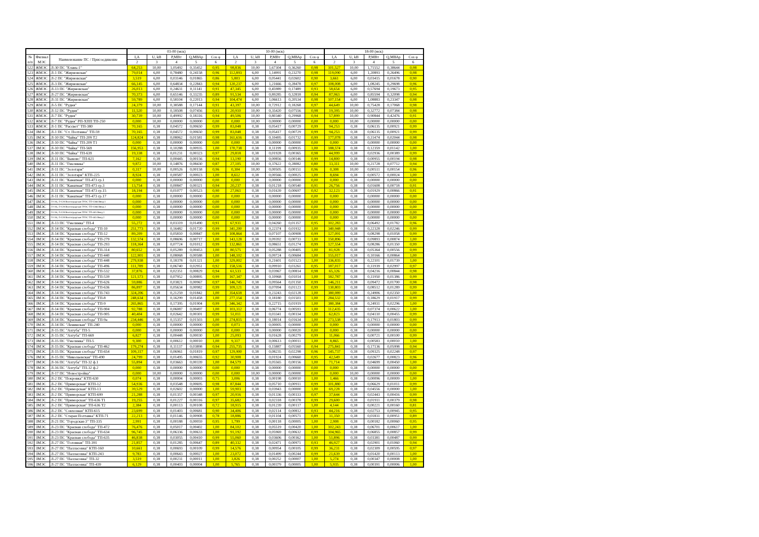| | | | 03-00 (мск) | | | | | 10-00 (мск) | | | | | 18-00 (мск) | | | | |
| --- | --- | --- | --- | --- | --- | --- | --- | --- | --- | --- | --- | --- | --- | --- | --- | --- | --- |
| № п/п | Филиал МЭС | Наименование ПС / Присоединение | I,A | U, kB | P,МВт | Q,МВАр | Cos φ | I,A | U, kB | P,МВт | Q,МВАр | Cos φ | I,A | U, kB | P,МВт | Q,МВАр | Cos φ |
| | | | 2 | 3 | 4 | 5 | 6 | 2 | 3 | 4 | 5 | 6 | 2 | 3 | 4 | 5 | 6 |
| 522 | ЖМЭС | Л-30 ПС "Елань-1" | 64,253 | 10,00 | 1,05492 | 0,35452 | 0,95 | 98,836 | 10,00 | 1,67304 | 0,36260 | 0,98 | 101,527 | 10,00 | 1,71552 | 0,38644 | 0,98 |
| 523 | ЖМЭС | Л-1 ПС "Жирновская" | 79,014 | 6,00 | 0,78480 | 0,24158 | 0,96 | 112,893 | 6,00 | 1,14991 | 0,23270 | 0,98 | 119,090 | 6,00 | 1,20893 | 0,26496 | 0,98 |
| 524 | ЖМЭС | Л-2 ПС "Жирновская" | 3,519 | 6,00 | 0,03146 | 0,01865 | 0,86 | 5,803 | 6,00 | 0,05441 | 0,02602 | 0,90 | 3,661 | 6,00 | 0,03415 | 0,01678 | 0,90 |
| 525 | ЖМЭС | Л-3 ПС "Жирновская" | 66,145 | 6,00 | 0,64834 | 0,22843 | 0,94 | 120,237 | 6,00 | 1,21666 | 0,28478 | 0,97 | 108,008 | 6,00 | 1,08245 | 0,29698 | 0,96 |
| 526 | ЖМЭС | Л-13 ПС "Жирновская" | 26,013 | 6,00 | 0,24631 | 0,11141 | 0,91 | 47,345 | 6,00 | 0,45989 | 0,17489 | 0,93 | 58,654 | 6,00 | 0,57694 | 0,19673 | 0,95 |
| 527 | ЖМЭС | Л-27 ПС "Жирновская" | 70,373 | 6,00 | 0,65146 | 0,33235 | 0,89 | 91,534 | 6,00 | 0,89285 | 0,32818 | 0,94 | 87,963 | 6,00 | 0,85594 | 0,32098 | 0,94 |
| 528 | ЖМЭС | Л-31 ПС "Жирновская" | 59,789 | 6,00 | 0,58104 | 0,22013 | 0,94 | 104,474 | 6,00 | 1,06613 | 0,20534 | 0,98 | 107,154 | 6,00 | 1,08883 | 0,23347 | 0,98 |
| 529 | ЖМЭС | Л-5 ПС "Рудня" | 24,379 | 10,00 | 0,38588 | 0,17144 | 0,91 | 43,397 | 10,00 | 0,72912 | 0,18268 | 0,97 | 44,649 | 10,00 | 0,75428 | 0,17068 | 0,98 |
| 530 | ЖМЭС | Л-12 ПС "Рудня" | 11,520 | 10,00 | 0,18508 | 0,07456 | 0,93 | 20,910 | 10,00 | 0,35420 | 0,07556 | 0,98 | 19,395 | 10,00 | 0,32772 | 0,07384 | 0,98 |
| 531 | ЖМЭС | Л-7 ПС "Рудня" | 30,739 | 10,00 | 0,49992 | 0,18316 | 0,94 | 49,506 | 10,00 | 0,80340 | 0,29968 | 0,94 | 57,899 | 10,00 | 0,90844 | 0,42476 | 0,91 |
| 532 | ЖМЭС | Л-7 ПС "Рудня" РП-ХПП ТП-250 | 0,000 | 10,00 | 0,00000 | 0,00000 | 0,00 | 0,000 | 10,00 | 0,00000 | 0,00000 | 0,00 | 0,000 | 10,00 | 0,00000 | 0,00000 | 0,00 |
| 533 | ЖМЭС | Л-1 ПС "Рассвет" ТП-380 | 70,165 | 0,38 | 0,04572 | 0,00650 | 0,99 | 83,048 | 0,38 | 0,05417 | 0,00729 | 0,99 | 94,253 | 0,38 | 0,06135 | 0,00921 | 0,99 |
| 534 | ЗМЭС | Л-1 ПС "Ст. Полтавка" ТП-59 | 70,165 | 0,38 | 0,04572 | 0,00650 | 0,99 | 83,048 | 0,38 | 0,05417 | 0,00729 | 0,99 | 94,253 | 0,38 | 0,06135 | 0,00921 | 0,99 |
| 535 | ЗМЭС | Л-10 ПС "Чайка" ТП-209 Т2 | 124,824 | 0,38 | 0,08062 | 0,01581 | 0,98 | 161,616 | 0,38 | 0,10495 | 0,01732 | 0,99 | 177,078 | 0,38 | 0,11474 | 0,02044 | 0,98 |
| 536 | ЗМЭС | Л-10 ПС "Чайка" ТП-209 Т1 | 0,000 | 0,38 | 0,00000 | 0,00000 | 0,00 | 0,000 | 0,38 | 0,00000 | 0,00000 | 0,00 | 0,000 | 0,38 | 0,00000 | 0,00000 | 0,00 |
| 537 | ЗМЭС | Л-10 ПС "Чайка" ТП-569 | 156,953 | 0,38 | 0,10288 | 0,00935 | 1,00 | 170,738 | 0,38 | 0,11199 | 0,00935 | 1,00 | 188,574 | 0,38 | 0,12359 | 0,01142 | 1,00 |
| 538 | ЗМЭС | Л-10 ПС "Чайка" ТП-639 | 19,338 | 0,38 | 0,01231 | 0,00323 | 0,97 | 29,818 | 0,38 | 0,01928 | 0,00365 | 0,98 | 44,999 | 0,38 | 0,02936 | 0,00389 | 0,99 |
| 539 | ЗМЭС | Л-11 ПС "Быково" ТП-621 | 7,162 | 0,38 | 0,00445 | 0,00156 | 0,94 | 13,190 | 0,38 | 0,00856 | 0,00146 | 0,99 | 14,800 | 0,38 | 0,00955 | 0,00194 | 0,98 |
| 540 | ЗМЭС | Л-11 ПС "Гмелинка" | 9,872 | 10,00 | 0,14876 | 0,08430 | 0,87 | 27,105 | 10,00 | 0,37622 | 0,28082 | 0,80 | 13,311 | 10,00 | 0,21728 | 0,07712 | 0,94 |
| 541 | ЗМЭС | Л-11 ПС "Золотари" | 0,317 | 10,00 | 0,00526 | 0,00158 | 0,96 | 0,304 | 10,00 | 0,00505 | 0,00151 | 0,96 | 0,308 | 10,00 | 0,00511 | 0,00154 | 0,96 |
| 542 | ЗМЭС | Л-11 ПС "Золотари" КТП-225 | 8,924 | 0,38 | 0,00587 | 0,00023 | 1,00 | 8,612 | 0,38 | 0,00566 | 0,00025 | 1,00 | 8,694 | 0,38 | 0,00572 | 0,00024 | 1,00 |
| 543 | ЗМЭС | Л-11 ПС "Канатная" ТП-473 гр.1 | 0,000 | 0,38 | 0,00000 | 0,00000 | 0,00 | 0,000 | 0,38 | 0,00000 | 0,00000 | 0,00 | 0,000 | 0,38 | 0,00000 | 0,00000 | 0,00 |
| 544 | ЗМЭС | Л-11 ПС "Канатная" ТП-473 гр.3 | 13,754 | 0,38 | 0,00847 | 0,00321 | 0,94 | 20,237 | 0,38 | 0,01218 | 0,00540 | 0,91 | 26,756 | 0,38 | 0,01608 | 0,00718 | 0,91 |
| 545 | ЗМЭС | Л-11 ПС "Канатная" ТП-473 гр.15 | 18,194 | 0,38 | 0,01077 | 0,00523 | 0,90 | 27,061 | 0,38 | 0,01639 | 0,00697 | 0,92 | 32,123 | 0,38 | 0,01929 | 0,00866 | 0,91 |
| 546 | ЗМЭС | Л-11 ПС "Канатная" ТП-473 гр.17 | 0,000 | 0,38 | 0,00000 | 0,00000 | 0,00 | 0,000 | 0,38 | 0,00000 | 0,00000 | 0,00 | 0,000 | 0,38 | 0,00000 | 0,00000 | 0,00 |
| 547 | ЗМЭС | Л-116, Л-128 Волгоградская ГРЭС ТП-1366 Ввод 1 | 0,000 | 0,38 | 0,00000 | 0,00000 | 0,00 | 0,000 | 0,38 | 0,00000 | 0,00000 | 0,00 | 0,000 | 0,38 | 0,00000 | 0,00000 | 0,00 |
| 548 | ЗМЭС | Л-116, Л-128 Волгоградская ГРЭС ТП-1366 Ввод 2 | 0,000 | 0,38 | 0,00000 | 0,00000 | 0,00 | 0,000 | 0,38 | 0,00000 | 0,00000 | 0,00 | 0,000 | 0,38 | 0,00000 | 0,00000 | 0,00 |
| 549 | ЗМЭС | Л-116, Л-128 Волгоградская ГРЭС ТП-445 Ввод 1 | 0,000 | 0,38 | 0,00000 | 0,00000 | 0,00 | 0,000 | 0,38 | 0,00000 | 0,00000 | 0,00 | 0,000 | 0,38 | 0,00000 | 0,00000 | 0,00 |
| 550 | ЗМЭС | Л-116, Л-128 Волгоградская ГРЭС ТП-445 Ввод 2 | 0,000 | 0,38 | 0,00000 | 0,00000 | 0,00 | 0,000 | 0,38 | 0,00000 | 0,00000 | 0,00 | 0,000 | 0,38 | 0,00000 | 0,00000 | 0,00 |
| 551 | ЗМЭС | Л-13 ПС "Гмелинка" ТП-4 | 55,272 | 0,38 | 0,03319 | 0,01490 | 0,91 | 67,931 | 0,38 | 0,04260 | 0,01357 | 0,95 | 102,283 | 0,38 | 0,06492 | 0,01782 | 0,96 |
| 552 | ЗМЭС | Л-14 ПС "Красная слобода" ТП-10 | 251,773 | 0,38 | 0,16482 | 0,01720 | 0,99 | 341,200 | 0,38 | 0,22374 | 0,01932 | 1,00 | 340,948 | 0,38 | 0,22328 | 0,02246 | 0,99 |
| 553 | ЗМЭС | Л-14 ПС "Красная слобода" ТП-12 | 89,209 | 0,38 | 0,05810 | 0,00847 | 0,99 | 108,864 | 0,38 | 0,07107 | 0,00908 | 0,99 | 127,091 | 0,38 | 0,08298 | 0,01058 | 0,99 |
| 554 | ЗМЭС | Л-14 ПС "Красная слобода" ТП-279 | 132,574 | 0,38 | 0,08696 | 0,00717 | 1,00 | 143,128 | 0,38 | 0,09392 | 0,00733 | 1,00 | 150,896 | 0,38 | 0,09893 | 0,00874 | 1,00 |
| 555 | ЗМЭС | Л-14 ПС "Красная слобода" ТП-293 | 118,364 | 0,38 | 0,07724 | 0,01012 | 0,99 | 132,861 | 0,38 | 0,08651 | 0,01274 | 0,99 | 127,554 | 0,38 | 0,08286 | 0,01350 | 0,99 |
| 556 | ЗМЭС | Л-14 ПС "Красная слобода" ТП-314 | 80,652 | 0,38 | 0,05289 | 0,00453 | 1,00 | 80,575 | 0,38 | 0,05288 | 0,00405 | 1,00 | 81,928 | 0,38 | 0,05364 | 0,00556 | 0,99 |
| 557 | ЗМЭС | Л-14 ПС "Красная слобода" ТП-440 | 122,901 | 0,38 | 0,08068 | 0,00588 | 1,00 | 148,102 | 0,38 | 0,09724 | 0,00684 | 1,00 | 155,017 | 0,38 | 0,10166 | 0,00864 | 1,00 |
| 558 | ЗМЭС | Л-14 ПС "Красная слобода" ТП-448 | 279,938 | 0,38 | 0,18378 | 0,01321 | 1,00 | 329,002 | 0,38 | 0,21601 | 0,01523 | 1,00 | 336,835 | 0,38 | 0,22101 | 0,01739 | 1,00 |
| 559 | ЗМЭС | Л-14 ПС "Красная слобода" ТП-496 | 111,789 | 0,38 | 0,06740 | 0,02951 | 0,92 | 158,516 | 0,38 | 0,09910 | 0,03261 | 0,95 | 187,017 | 0,38 | 0,11939 | 0,02997 | 0,97 |
| 560 | ЗМЭС | Л-14 ПС "Красная слобода" ТП-532 | 37,876 | 0,38 | 0,02351 | 0,00829 | 0,94 | 61,533 | 0,38 | 0,03967 | 0,00814 | 0,98 | 65,326 | 0,38 | 0,04216 | 0,00844 | 0,98 |
| 561 | ЗМЭС | Л-14 ПС "Красная слобода" ТП-539 | 121,573 | 0,38 | 0,07952 | 0,00895 | 0,99 | 167,347 | 0,38 | 0,10968 | 0,01014 | 1,00 | 182,787 | 0,38 | 0,11950 | 0,01386 | 0,99 |
| 562 | ЗМЭС | Л-14 ПС "Красная слобода" ТП-626 | 59,886 | 0,38 | 0,03821 | 0,00967 | 0,97 | 146,745 | 0,38 | 0,09564 | 0,01350 | 0,99 | 146,211 | 0,38 | 0,09472 | 0,01700 | 0,98 |
| 563 | ЗМЭС | Л-14 ПС "Красная слобода" ТП-636 | 86,897 | 0,38 | 0,05634 | 0,00982 | 0,99 | 109,121 | 0,38 | 0,07094 | 0,01123 | 0,99 | 130,803 | 0,38 | 0,08512 | 0,01289 | 0,99 |
| 564 | ЗМЭС | Л-14 ПС "Красная слобода" ТП-743 | 324,206 | 0,38 | 0,21259 | 0,01842 | 1,00 | 354,618 | 0,38 | 0,23243 | 0,02128 | 1,00 | 380,089 | 0,38 | 0,24906 | 0,02350 | 1,00 |
| 565 | ЗМЭС | Л-14 ПС "Красная слобода" ТП-8 | 248,634 | 0,38 | 0,16299 | 0,01458 | 1,00 | 277,154 | 0,38 | 0,18180 | 0,01503 | 1,00 | 284,532 | 0,38 | 0,18629 | 0,01917 | 0,99 |
| 566 | ЗМЭС | Л-14 ПС "Красная слобода" ТП-9 | 265,865 | 0,38 | 0,17395 | 0,01904 | 0,99 | 346,342 | 0,38 | 0,22715 | 0,01919 | 1,00 | 380,384 | 0,38 | 0,24931 | 0,02296 | 1,00 |
| 567 | ЗМЭС | Л-14 ПС "Красная слобода" ТП-904 | 92,788 | 0,38 | 0,06087 | 0,00497 | 1,00 | 103,312 | 0,38 | 0,06774 | 0,00593 | 1,00 | 112,435 | 0,38 | 0,07374 | 0,00622 | 1,00 |
| 568 | ЗМЭС | Л-14 ПС "Красная слобода" ТП-905 | 40,404 | 0,38 | 0,02642 | 0,00301 | 0,99 | 51,011 | 0,38 | 0,03341 | 0,00334 | 1,00 | 62,823 | 0,38 | 0,04110 | 0,00455 | 0,99 |
| 569 | ЗМЭС | Л-14 ПС "Красная слобода" ТП-9а | 234,446 | 0,38 | 0,15357 | 0,01503 | 1,00 | 274,815 | 0,38 | 0,18014 | 0,01634 | 1,00 | 273,538 | 0,38 | 0,17913 | 0,01803 | 0,99 |
| 570 | ЗМЭС | Л-14 ПС "Ленинская" ТП-240 | 0,000 | 0,38 | 0,00000 | 0,00000 | 0,00 | 0,073 | 0,38 | 0,00005 | 0,00000 | 1,00 | 0,000 | 0,38 | 0,00000 | 0,00000 | 0,00 |
| 571 | ЗМЭС | Л-15 ПС "Ахтуба" ТП-5 | 0,000 | 0,38 | 0,00000 | 0,00000 | 0,00 | 0,000 | 0,38 | 0,00000 | 0,00020 | 0,00 | 0,000 | 0,38 | 0,00000 | 0,00000 | 0,00 |
| 572 | ЗМЭС | Л-15 ПС "Ахтуба" ТП-669 | 6,827 | 0,38 | 0,00448 | 0,00030 | 1,00 | 25,093 | 0,38 | 0,01628 | 0,00279 | 0,99 | 11,066 | 0,38 | 0,00721 | 0,00100 | 0,99 |
| 573 | ЗМЭС | Л-15 ПС "Гмелинка" ТП-5 | 9,300 | 0,38 | 0,00612 | 0,00010 | 1,00 | 9,317 | 0,38 | 0,00613 | 0,00011 | 1,00 | 8,865 | 0,38 | 0,00583 | 0,00010 | 1,00 |
| 574 | ЗМЭС | Л-15 ПС "Красная слобода" ТП-462 | 179,274 | 0,38 | 0,11137 | 0,03898 | 0,94 | 255,735 | 0,38 | 0,15887 | 0,05560 | 0,94 | 275,841 | 0,38 | 0,17136 | 0,05998 | 0,94 |
| 575 | ЗМЭС | Л-15 ПС "Красная слобода" ТП-654 | 109,317 | 0,38 | 0,06961 | 0,01819 | 0,97 | 129,900 | 0,38 | 0,08235 | 0,02298 | 0,96 | 145,737 | 0,38 | 0,09325 | 0,02248 | 0,97 |
| 576 | ЗМЭС | Л-15 ПС "Николаевская" ТП-490 | 24,799 | 0,38 | 0,01495 | 0,00655 | 0,92 | 30,908 | 0,38 | 0,01924 | 0,00660 | 0,95 | 42,549 | 0,38 | 0,02677 | 0,00823 | 0,96 |
| 577 | ЗМЭС | Л-16 ПС "Ахтуба" ТП-32 ф.1 | 55,894 | 0,38 | 0,03663 | 0,00339 | 1,00 | 84,579 | 0,38 | 0,05565 | 0,00156 | 1,00 | 71,714 | 0,38 | 0,04699 | 0,00450 | 1,00 |
| 578 | ЗМЭС | Л-16 ПС "Ахтуба" ТП-32 ф.2 | 0,000 | 0,38 | 0,00000 | 0,00000 | 0,00 | 0,000 | 0,38 | 0,00000 | 0,00000 | 0,00 | 0,000 | 0,38 | 0,00000 | 0,00000 | 0,00 |
| 579 | ЗМЭС | Л-17 ПС "Новостройка" | 0,000 | 10,00 | 0,00000 | 0,00000 | 0,00 | 0,000 | 10,00 | 0,00000 | 0,00000 | 0,00 | 0,000 | 10,00 | 0,00000 | 0,00000 | 0,00 |
| 580 | ЗМЭС | Л-2 ПС "Покровка" КТП-630 | 0,074 | 0,38 | 0,00004 | 0,00003 | 0,75 | 3,006 | 0,38 | 0,00198 | 0,00010 | 1,00 | 1,466 | 0,38 | 0,00096 | 0,00009 | 1,00 |
| 581 | ЗМЭС | Л-2 ПС "Приморская" КТП-12 | 54,936 | 0,38 | 0,03548 | 0,00695 | 0,98 | 87,844 | 0,38 | 0,05710 | 0,00911 | 0,99 | 101,880 | 0,38 | 0,06629 | 0,01011 | 0,99 |
| 582 | ЗМЭС | Л-2 ПС "Приморская" КТП-13 | 39,529 | 0,38 | 0,02602 | 0,00000 | 1,00 | 59,903 | 0,38 | 0,03943 | 0,00000 | 1,00 | 69,228 | 0,38 | 0,04556 | 0,00000 | 1,00 |
| 583 | ЗМЭС | Л-2 ПС "Приморская" КТП-699 | 21,288 | 0,38 | 0,01357 | 0,00348 | 0,97 | 20,916 | 0,38 | 0,01336 | 0,00333 | 0,97 | 37,644 | 0,38 | 0,02443 | 0,00416 | 0,99 |
| 584 | ЗМЭС | Л-2 ПС "Приморская" ТП-636 Т1 | 19,255 | 0,38 | 0,01227 | 0,00316 | 0,97 | 35,682 | 0,38 | 0,02318 | 0,00378 | 0,99 | 29,600 | 0,38 | 0,01911 | 0,00379 | 0,98 |
| 585 | ЗМЭС | Л-2 ПС "Приморская" ТП-636 Т2 | 2,384 | 0,38 | 0,00113 | 0,00108 | 0,72 | 18,915 | 0,38 | 0,01239 | 0,00117 | 1,00 | 4,144 | 0,38 | 0,00221 | 0,00160 | 0,81 |
| 586 | ЗМЭС | Л-2 ПС "Совхозная" КТП-615 | 23,699 | 0,38 | 0,01403 | 0,00681 | 0,90 | 34,406 | 0,38 | 0,02114 | 0,00812 | 0,93 | 44,216 | 0,38 | 0,02753 | 0,00945 | 0,95 |
| 587 | ЗМЭС | Л-2 ПС "Старая Полтавка" КТП-71 | 22,213 | 0,38 | 0,01146 | 0,00908 | 0,78 | 18,886 | 0,38 | 0,01104 | 0,00571 | 0,89 | 31,350 | 0,38 | 0,01831 | 0,00951 | 0,89 |
| 588 | ЗМЭС | Л-21 ПС "Городская-3" ТП-335 | 2,991 | 0,38 | 0,00188 | 0,00059 | 0,95 | 1,799 | 0,38 | 0,00118 | 0,00005 | 1,00 | 2,908 | 0,38 | 0,00182 | 0,00060 | 0,95 |
| 589 | ЗМЭС | Л-23 ПС "Красная слобода" ТП-472 | 76,476 | 0,38 | 0,05017 | 0,00402 | 1,00 | 84,102 | 0,38 | 0,05519 | 0,00420 | 1,00 | 102,243 | 0,38 | 0,06701 | 0,00617 | 1,00 |
| 590 | ЗМЭС | Л-23 ПС "Красная слобода" ТП-634 | 96,745 | 0,38 | 0,06336 | 0,00633 | 1,00 | 91,192 | 0,38 | 0,05969 | 0,00632 | 0,99 | 104,965 | 0,38 | 0,06855 | 0,00857 | 0,99 |
| 591 | ЗМЭС | Л-23 ПС "Красная слобода" ТП-635 | 46,838 | 0,38 | 0,03055 | 0,00410 | 0,99 | 55,060 | 0,38 | 0,03606 | 0,00362 | 1,00 | 51,896 | 0,38 | 0,03381 | 0,00487 | 0,99 |
| 592 | ЗМЭС | Л-27 ПС "Головная" ТП-391 | 21,857 | 0,38 | 0,01285 | 0,00647 | 0,89 | 40,332 | 0,38 | 0,02471 | 0,00971 | 0,93 | 46,927 | 0,38 | 0,02901 | 0,01060 | 0,94 |
| 593 | ЗМЭС | Л-27 ПС "Палласовка" КТП-160 | 10,661 | 0,38 | 0,00693 | 0,00109 | 0,99 | 14,576 | 0,38 | 0,00954 | 0,00105 | 0,99 | 36,231 | 0,38 | 0,02309 | 0,00595 | 0,97 |
| 594 | ЗМЭС | Л-27 ПС "Палласовка" КТП-243 | 9,783 | 0,38 | 0,00643 | 0,00027 | 1,00 | 23,072 | 0,38 | 0,01499 | 0,00244 | 0,99 | 21,639 | 0,38 | 0,01420 | 0,00113 | 1,00 |
| 595 | ЗМЭС | Л-27 ПС "Палласовка" ТП-32 | 3,519 | 0,38 | 0,00231 | 0,00011 | 1,00 | 3,826 | 0,38 | 0,00252 | 0,00007 | 1,00 | 5,274 | 0,38 | 0,00347 | 0,00008 | 1,00 |
| 596 | ЗМЭС | Л-27 ПС "Палласовка" ТП-439 | 6,129 | 0,38 | 0,00403 | 0,00004 | 1,00 | 5,765 | 0,38 | 0,00379 | 0,00005 | 1,00 | 5,935 | 0,38 | 0,00391 | 0,00006 | 1,00 |